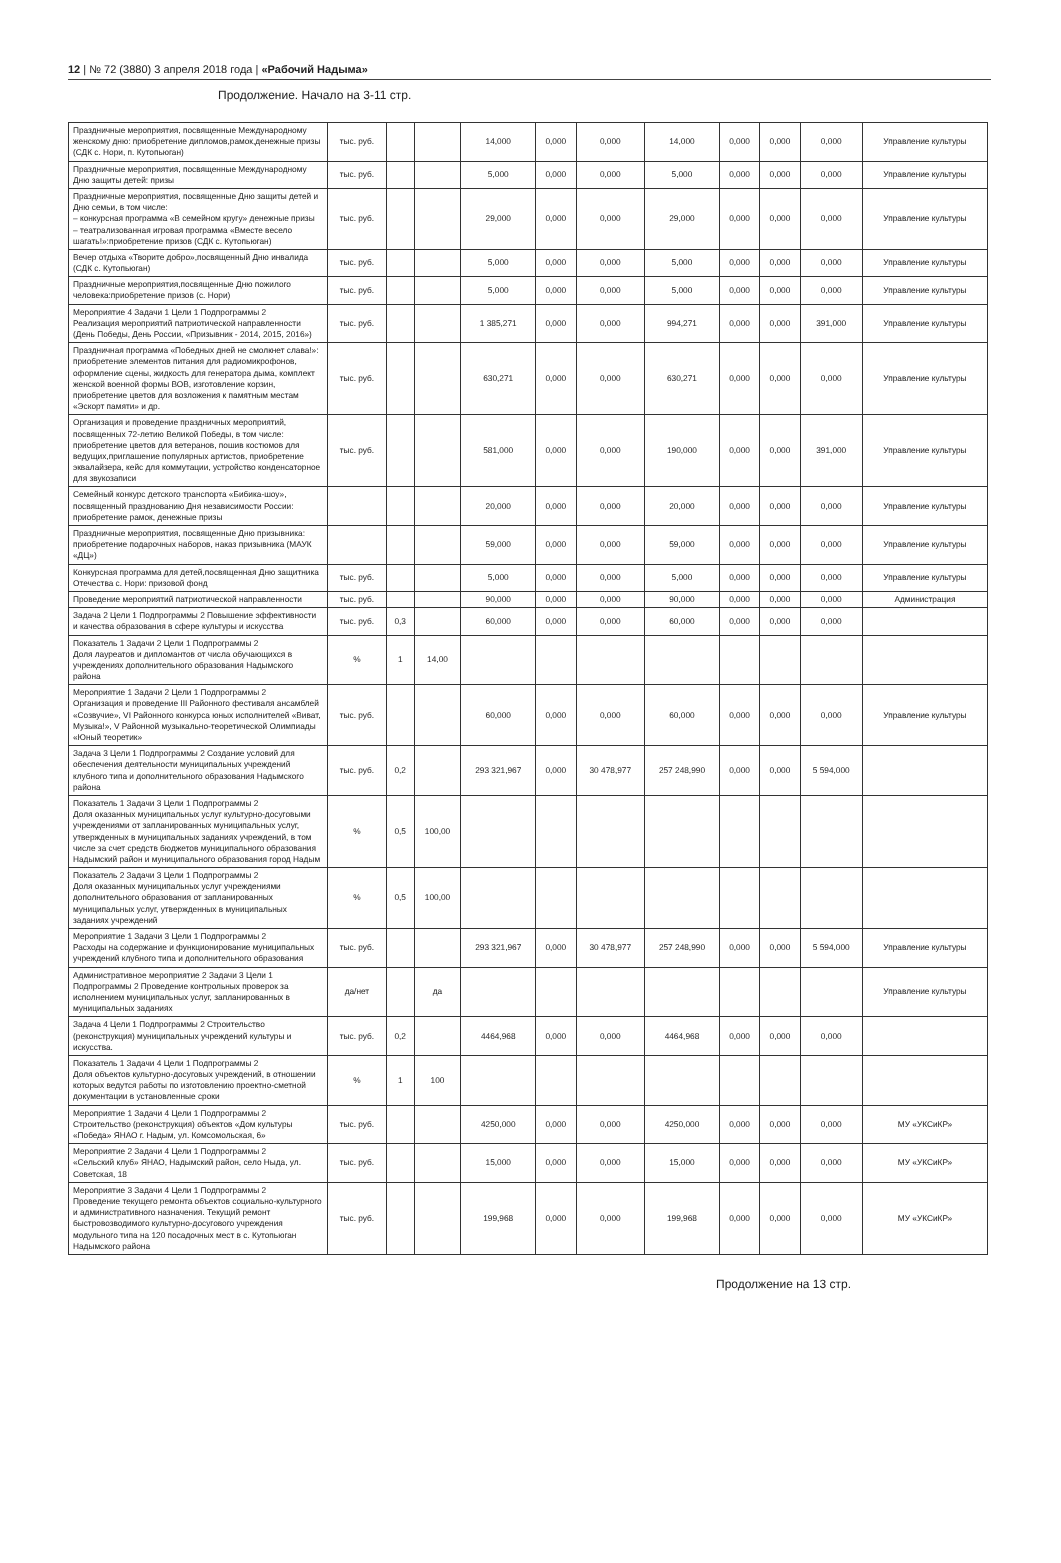12 | № 72 (3880) 3 апреля 2018 года | «Рабочий Надыма»
Продолжение. Начало на 3-11 стр.
| Праздничные мероприятия, посвященные Международному женскому дню: приобретение дипломов,рамок,денежные призы (СДК с. Нори, п. Кутопьюган) | тыс. руб. | | | 14,000 | 0,000 | 0,000 | 14,000 | 0,000 | 0,000 | 0,000 | Управление культуры |
| Праздничные мероприятия, посвященные Международному Дню защиты детей: призы | тыс. руб. | | | 5,000 | 0,000 | 0,000 | 5,000 | 0,000 | 0,000 | 0,000 | Управление культуры |
| Праздничные мероприятия, посвященные Дню защиты детей и Дню семьи, в том числе: – конкурсная программа «В семейном кругу» денежные призы – театрализованная игровая программа «Вместе весело шагать!»:приобретение призов (СДК с. Кутопьюган) | тыс. руб. | | | 29,000 | 0,000 | 0,000 | 29,000 | 0,000 | 0,000 | 0,000 | Управление культуры |
| Вечер отдыха «Творите добро»,посвященный Дню инвалида (СДК с. Кутопьюган) | тыс. руб. | | | 5,000 | 0,000 | 0,000 | 5,000 | 0,000 | 0,000 | 0,000 | Управление культуры |
| Праздничные мероприятия,посвященные Дню пожилого человека:приобретение призов (с. Нори) | тыс. руб. | | | 5,000 | 0,000 | 0,000 | 5,000 | 0,000 | 0,000 | 0,000 | Управление культуры |
| Мероприятие 4 Задачи 1 Цели 1 Подпрограммы 2 Реализация мероприятий патриотической направленности (День Победы, День России, «Призывник - 2014, 2015, 2016») | тыс. руб. | | | 1 385,271 | 0,000 | 0,000 | 994,271 | 0,000 | 0,000 | 391,000 | Управление культуры |
| Праздничная программа «Победных дней не смолкнет слава!»: приобретение элементов питания для радиомикрофонов, оформление сцены, жидкость для генератора дыма, комплект женской военной формы ВОВ, изготовление корзин, приобретение цветов для возложения к памятным местам «Эскорт памяти» и др. | тыс. руб. | | | 630,271 | 0,000 | 0,000 | 630,271 | 0,000 | 0,000 | 0,000 | Управление культуры |
| Организация и проведение праздничных мероприятий, посвященных 72-летию Великой Победы, в том числе: приобретение цветов для ветеранов, пошив костюмов для ведущих,приглашение популярных артистов, приобретение эквалайзера, кейс для коммутации, устройство конденсаторное для звукозаписи | тыс. руб. | | | 581,000 | 0,000 | 0,000 | 190,000 | 0,000 | 0,000 | 391,000 | Управление культуры |
| Семейный конкурс детского транспорта «Бибика-шоу», посвященный празднованию Дня независимости России: приобретение рамок, денежные призы | | | | 20,000 | 0,000 | 0,000 | 20,000 | 0,000 | 0,000 | 0,000 | Управление культуры |
| Праздничные мероприятия, посвященные Дню призывника: приобретение подарочных наборов, наказ призывника (МАУК «ДЦ») | | | | 59,000 | 0,000 | 0,000 | 59,000 | 0,000 | 0,000 | 0,000 | Управление культуры |
| Конкурсная программа для детей,посвященная Дню защитника Отечества с. Нори: призовой фонд | тыс. руб. | | | 5,000 | 0,000 | 0,000 | 5,000 | 0,000 | 0,000 | 0,000 | Управление культуры |
| Проведение мероприятий патриотической направленности | тыс. руб. | | | 90,000 | 0,000 | 0,000 | 90,000 | 0,000 | 0,000 | 0,000 | Администрация |
| Задача 2 Цели 1 Подпрограммы 2 Повышение эффективности и качества образования в сфере культуры и искусства | тыс. руб. | 0,3 | | 60,000 | 0,000 | 0,000 | 60,000 | 0,000 | 0,000 | 0,000 | |
| Показатель 1 Задачи 2 Цели 1 Подпрограммы 2 Доля лауреатов и дипломантов от числа обучающихся в учреждениях дополнительного образования Надымского района | % | 1 | 14,00 | | | | | | | | |
| Мероприятие 1 Задачи 2 Цели 1 Подпрограммы 2 Организация и проведение III Районного фестиваля ансамблей «Созвучие», VI Районного конкурса юных исполнителей «Виват, Музыка!», V Районной музыкально-теоретической Олимпиады «Юный теоретик» | тыс. руб. | | | 60,000 | 0,000 | 0,000 | 60,000 | 0,000 | 0,000 | 0,000 | Управление культуры |
| Задача 3 Цели 1 Подпрограммы 2 Создание условий для обеспечения деятельности муниципальных учреждений клубного типа и дополнительного образования Надымского района | тыс. руб. | 0,2 | | 293 321,967 | 0,000 | 30 478,977 | 257 248,990 | 0,000 | 0,000 | 5 594,000 | |
| Показатель 1 Задачи 3 Цели 1 Подпрограммы 2 Доля оказанных муниципальных услуг культурно-досуговыми учреждениями от запланированных муниципальных услуг, утвержденных в муниципальных заданиях учреждений, в том числе за счет средств бюджетов муниципального образования Надымский район и муниципального образования город Надым | % | 0,5 | 100,00 | | | | | | | | |
| Показатель 2 Задачи 3 Цели 1 Подпрограммы 2 Доля оказанных муниципальных услуг учреждениями дополнительного образования от запланированных муниципальных услуг, утвержденных в муниципальных заданиях учреждений | % | 0,5 | 100,00 | | | | | | | | |
| Мероприятие 1 Задачи 3 Цели 1 Подпрограммы 2 Расходы на содержание и функционирование муниципальных учреждений клубного типа и дополнительного образования | тыс. руб. | | | 293 321,967 | 0,000 | 30 478,977 | 257 248,990 | 0,000 | 0,000 | 5 594,000 | Управление культуры |
| Административное мероприятие 2 Задачи 3 Цели 1 Подпрограммы 2 Проведение контрольных проверок за исполнением муниципальных услуг, запланированных в муниципальных заданиях | да/нет | | да | | | | | | | | Управление культуры |
| Задача 4 Цели 1 Подпрограммы 2 Строительство (реконструкция) муниципальных учреждений культуры и искусства. | тыс. руб. | 0,2 | | 4464,968 | 0,000 | 0,000 | 4464,968 | 0,000 | 0,000 | 0,000 | |
| Показатель 1 Задачи 4 Цели 1 Подпрограммы 2 Доля объектов культурно-досуговых учреждений, в отношении которых ведутся работы по изготовлению проектно-сметной документации в установленные сроки | % | 1 | 100 | | | | | | | | |
| Мероприятие 1 Задачи 4 Цели 1 Подпрограммы 2 Строительство (реконструкция) объектов «Дом культуры «Победа» ЯНАО г. Надым, ул. Комсомольская, 6» | тыс. руб. | | | 4250,000 | 0,000 | 0,000 | 4250,000 | 0,000 | 0,000 | 0,000 | МУ «УКСиКР» |
| Мероприятие 2 Задачи 4 Цели 1 Подпрограммы 2 «Сельский клуб» ЯНАО, Надымский район, село Ныда, ул. Советская, 18 | тыс. руб. | | | 15,000 | 0,000 | 0,000 | 15,000 | 0,000 | 0,000 | 0,000 | МУ «УКСиКР» |
| Мероприятие 3 Задачи 4 Цели 1 Подпрограммы 2 Проведение текущего ремонта объектов социально-культурного и административного назначения. Текущий ремонт быстровозводимого культурно-досугового учреждения модульного типа на 120 посадочных мест в с. Кутопьюган Надымского района | тыс. руб. | | | 199,968 | 0,000 | 0,000 | 199,968 | 0,000 | 0,000 | 0,000 | МУ «УКСиКР» |
Продолжение на 13 стр.